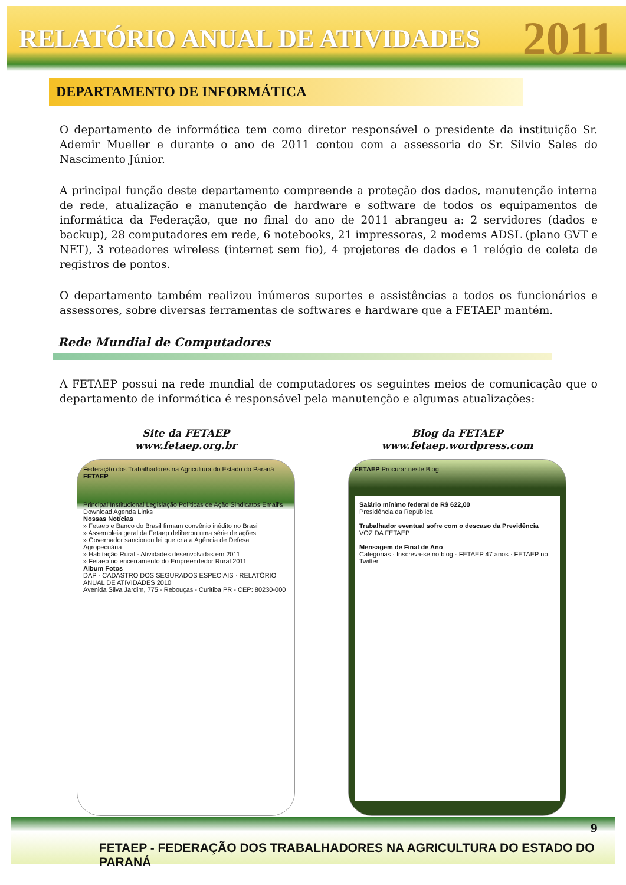RELATÓRIO ANUAL DE ATIVIDADES 2011
DEPARTAMENTO DE INFORMÁTICA
O departamento de informática tem como diretor responsável o presidente da instituição Sr. Ademir Mueller e durante o ano de 2011 contou com a assessoria do Sr. Silvio Sales do Nascimento Júnior.
A principal função deste departamento compreende a proteção dos dados, manutenção interna de rede, atualização e manutenção de hardware e software de todos os equipamentos de informática da Federação, que no final do ano de 2011 abrangeu a: 2 servidores (dados e backup), 28 computadores em rede, 6 notebooks, 21 impressoras, 2 modems ADSL (plano GVT e NET), 3 roteadores wireless (internet sem fio), 4 projetores de dados e 1 relógio de coleta de registros de pontos.
O departamento também realizou inúmeros suportes e assistências a todos os funcionários e assessores, sobre diversas ferramentas de softwares e hardware que a FETAEP mantém.
Rede Mundial de Computadores
A FETAEP possui na rede mundial de computadores os seguintes meios de comunicação que o departamento de informática é responsável pela manutenção e algumas atualizações:
Site da FETAEP
www.fetaep.org.br
Federação dos Trabalhadores na Agricultura do Estado do Paraná
FETAEP
Principal Institucional Legislação Políticas de Ação Sindicatos Email's Download Agenda Links
Nossas Notícias
» Fetaep e Banco do Brasil firmam convênio inédito no Brasil
» Assembleia geral da Fetaep deliberou uma série de ações
» Governador sancionou lei que cria a Agência de Defesa Agropecuária
» Habitação Rural - Atividades desenvolvidas em 2011
» Fetaep no encerramento do Empreendedor Rural 2011
Album Fotos
DAP · CADASTRO DOS SEGURADOS ESPECIAIS · RELATÓRIO ANUAL DE ATIVIDADES 2010
Avenida Silva Jardim, 775 - Rebouças - Curitiba PR - CEP: 80230-000
Blog da FETAEP
www.fetaep.wordpress.com
FETAEP Procurar neste Blog
Salário mínimo federal de R$ 622,00
Presidência da República
Trabalhador eventual sofre com o descaso da Previdência
VOZ DA FETAEP
Mensagem de Final de Ano
Categorias · Inscreva-se no blog · FETAEP 47 anos · FETAEP no Twitter
9
FETAEP - FEDERAÇÃO DOS TRABALHADORES NA AGRICULTURA DO ESTADO DO PARANÁ